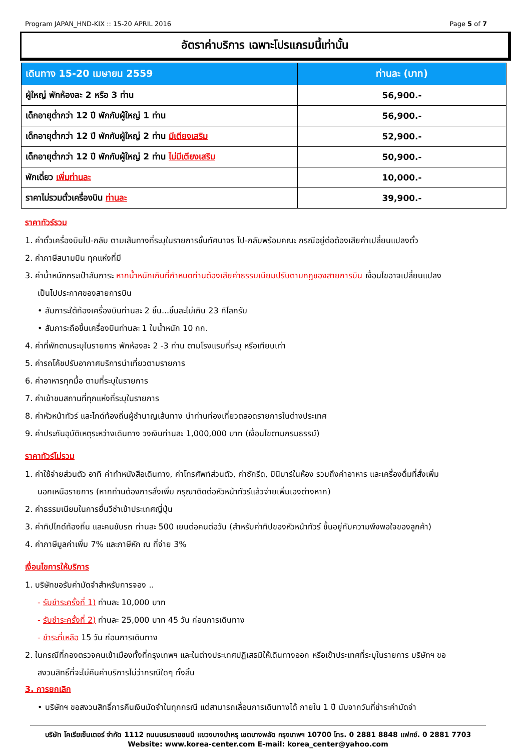Program JAPAN_HND-KIX :: 15-20 APRIL 2016 Page 5 of 7
อัตราค่าบริการ เฉพาะโปรแกรมนี้เท่านั้น
| เดินทาง 15-20 เมษายน 2559 | ท่านละ (บาท) |
| --- | --- |
| ผู้ใหญ่ พักห้องละ 2 หรือ 3 ท่าน | 56,900.- |
| เด็กอายุต่ำกว่า 12 ปี พักกับผู้ใหญ่ 1 ท่าน | 56,900.- |
| เด็กอายุต่ำกว่า 12 ปี พักกับผู้ใหญ่ 2 ท่าน มีเตียงเสริม | 52,900.- |
| เด็กอายุต่ำกว่า 12 ปี พักกับผู้ใหญ่ 2 ท่าน ไม่มีเตียงเสริม | 50,900.- |
| พักเดี่ยว เพิ่มท่านละ | 10,000.- |
| ราคาไม่รวมตั๋วเครื่องบิน ท่านละ | 39,900.- |
ราคาทัวร์รวม
1. ค่าตั๋วเครื่องบินไป-กลับ ตามเส้นทางที่ระบุในรายการชั้นทัศนาจร ไป-กลับพร้อมคณะ กรณีอยู่ต่อต้องเสียค่าเปลี่ยนแปลงตั๋ว
2. ค่าภาษีสนามบิน ทุกแห่งที่มี
3. ค่าน้ำหนักกระเป๋าสัมภาระ หากน้ำหนักเกินที่กำหนดท่านต้องเสียค่าธรรมเนียมปรับตามกฎของสายการบิน เงื่อนไขอาจเปลี่ยนแปลง
เป็นไปประกาศของสายการบิน
• สัมภาระใต้ท้องเครื่องบินท่านละ 2 ชิ้น...ชิ้นละไม่เกิน 23 กิโลกรัม
• สัมภาระถือขึ้นเครื่องบินท่านละ 1 ใบน้ำหนัก 10 กก.
4. ค่าที่พักตามระบุในรายการ พักห้องละ 2 -3 ท่าน ตามโรงแรมที่ระบุ หรือเทียบเท่า
5. ค่ารถโค้ชปรับอากาศบริการนำเที่ยวตามรายการ
6. ค่าอาหารทุกมื้อ ตามที่ระบุในรายการ
7. ค่าเข้าชมสถานที่ทุกแห่งที่ระบุในรายการ
8. ค่าหัวหน้าทัวร์ และไกด์ท้องถิ่นผู้ชำนาญเส้นทาง นำท่านท่องเที่ยวตลอดรายการในต่างประเทศ
9. ค่าประกันอุบัติเหตุระหว่างเดินทาง วงเงินท่านละ 1,000,000 บาท (เงื่อนไขตามกรมธรรม์)
ราคาทัวร์ไม่รวม
1. ค่าใช้จ่ายส่วนตัว อาทิ ค่าทำหนังสือเดินทาง, ค่าโทรศัพท์ส่วนตัว, ค่าซักรีด, มินิบาร์ในห้อง รวมถึงค่าอาหาร และเครื่องดื่มที่สั่งเพิ่ม
นอกเหนือรายการ (หากท่านต้องการสั่งเพิ่ม กรุณาติดต่อหัวหน้าทัวร์แล้วจ่ายเพิ่มเองต่างหาก)
2. ค่าธรรมเนียมในการยื่นวีซ่าเข้าประเทศญี่ปุ่น
3. ค่าทิปไกด์ท้องถิ่น และคนขับรถ ท่านละ 500 เยนต่อคนต่อวัน (สำหรับค่าทิปของหัวหน้าทัวร์ ขึ้นอยู่กับความพึงพอใจของลูกค้า)
4. ค่าภาษีมูลค่าเพิ่ม 7% และภาษีหัก ณ ที่จ่าย 3%
เงื่อนไขการให้บริการ
1. บริษัทขอรับค่ามัดจำสำหรับการจอง ..
- รับชำระครั้งที่ 1) ท่านละ 10,000 บาท
- รับชำระครั้งที่ 2) ท่านละ 25,000 บาท 45 วัน ก่อนการเดินทาง
- ชำระที่เหลือ 15 วัน ก่อนการเดินทาง
2. ในกรณีที่กองตรวจคนเข้าเมืองทั้งที่กรุงเทพฯ และในต่างประเทศปฏิเสธมิให้เดินทางออก หรือเข้าประเทศที่ระบุในรายการ บริษัทฯ ขอ
สงวนสิทธิ์ที่จะไม่คืนค่าบริการไม่ว่ากรณีใดๆ ทั้งสิ้น
3. การยกเลิก
• บริษัทฯ ขอสงวนสิทธิ์การคืนเงินมัดจำในทุกกรณี แต่สามารถเลื่อนการเดินทางได้ ภายใน 1 ปี นับจากวันที่ชำระค่ามัดจำ
บริษัท โคเรียเซ็นเตอร์ จำกัด 1112 ถนนบรมราชชนนี แขวงบางบำหรุ เขตบางพลัด กรุงเทพฯ 10700 โทร. 0 2881 8848 แฟกซ์. 0 2881 7703
Website: www.korea-center.com E-mail: korea_center@yahoo.com